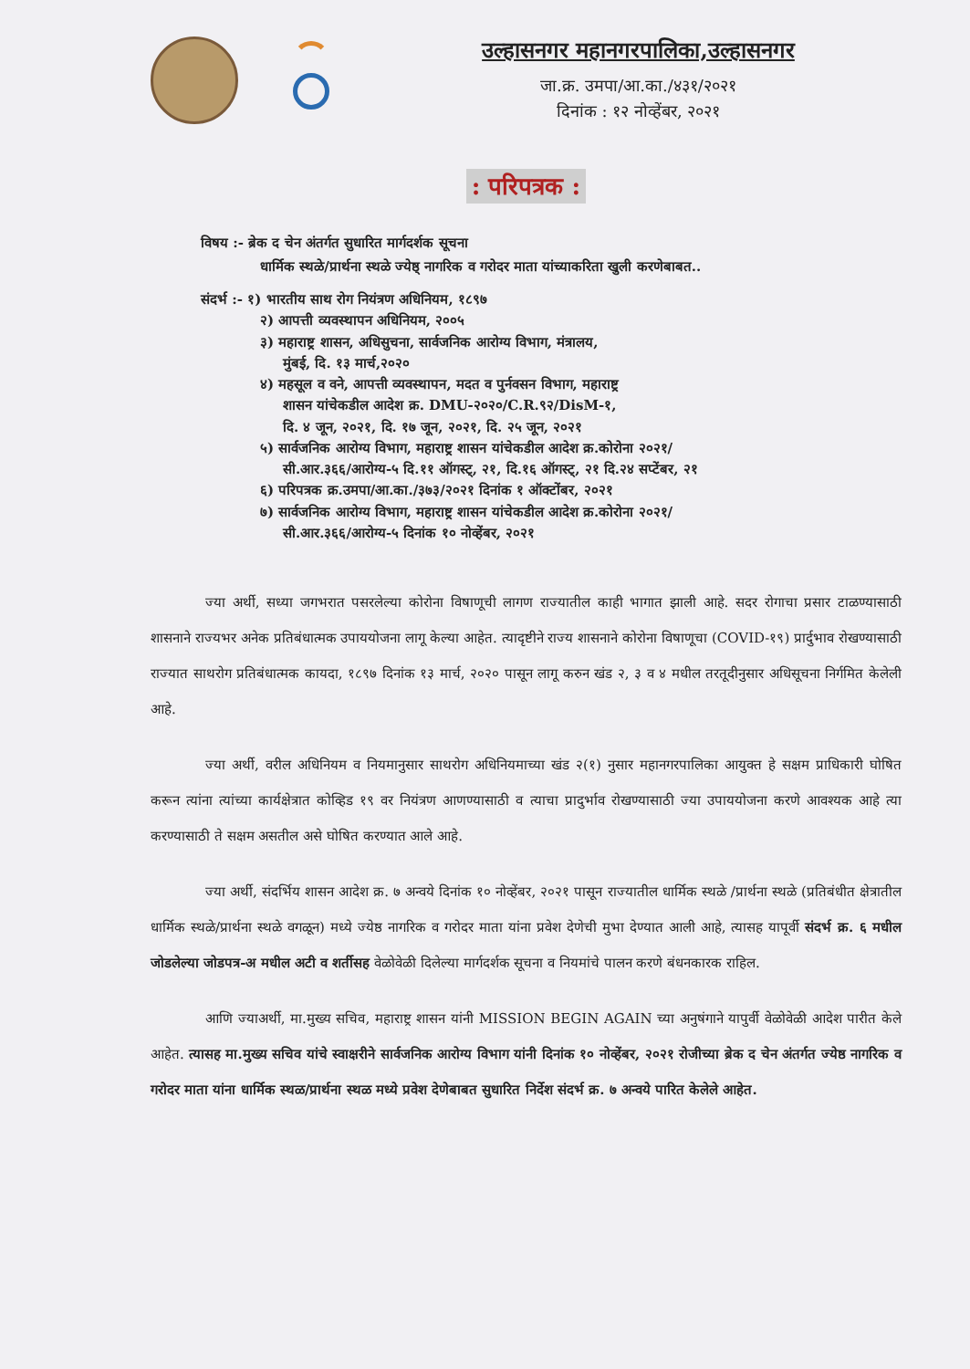उल्हासनगर महानगरपालिका,उल्हासनगर
जा.क्र. उमपा/आ.का./४३१/२०२१
दिनांक : १२ नोव्हेंबर, २०२१
: परिपत्रक :
विषय :- ब्रेक द चेन अंतर्गत सुधारित मार्गदर्शक सूचना
धार्मिक स्थळे/प्रार्थना स्थळे ज्येष्ठ् नागरिक व गरोदर माता यांच्याकरिता खुली करणेबाबत..
संदर्भ :- १) भारतीय साथ रोग नियंत्रण अधिनियम, १८९७
२) आपत्ती व्यवस्थापन अधिनियम, २००५
३) महाराष्ट्र शासन, अधिसुचना, सार्वजनिक आरोग्य विभाग, मंत्रालय,
मुंबई, दि. १३ मार्च,२०२०
४) महसूल व वने, आपत्ती व्यवस्थापन, मदत व पुर्नवसन विभाग, महाराष्ट्र
शासन यांचेकडील आदेश क्र. DMU-२०२०/C.R.९२/DisM-१,
दि. ४ जून, २०२१, दि. १७ जून, २०२१, दि. २५ जून, २०२१
५) सार्वजनिक आरोग्य विभाग, महाराष्ट्र शासन यांचेकडील आदेश क्र.कोरोना २०२१/
सी.आर.३६६/आरोग्य-५ दि.११ ऑगस्ट्, २१, दि.१६ ऑगस्ट्, २१ दि.२४ सप्टेंबर, २१
६) परिपत्रक क्र.उमपा/आ.का./३७३/२०२१ दिनांक १ ऑक्टोंबर, २०२१
७) सार्वजनिक आरोग्य विभाग, महाराष्ट्र शासन यांचेकडील आदेश क्र.कोरोना २०२१/
सी.आर.३६६/आरोग्य-५ दिनांक १० नोव्हेंबर, २०२१
ज्या अर्थी, सध्या जगभरात पसरलेल्या कोरोना विषाणूची लागण राज्यातील काही भागात झाली आहे. सदर रोगाचा प्रसार टाळण्यासाठी शासनाने राज्यभर अनेक प्रतिबंधात्मक उपाययोजना लागू केल्या आहेत. त्यादृष्टीने राज्य शासनाने कोरोना विषाणूचा (COVID-१९) प्रार्दुभाव रोखण्यासाठी राज्यात साथरोग प्रतिबंधात्मक कायदा, १८९७ दिनांक १३ मार्च, २०२० पासून लागू करुन खंड २, ३ व ४ मधील तरतूदीनुसार अधिसूचना निर्गमित केलेली आहे.
ज्या अर्थी, वरील अधिनियम व नियमानुसार साथरोग अधिनियमाच्या खंड २(१) नुसार महानगरपालिका आयुक्त हे सक्षम प्राधिकारी घोषित करून त्यांना त्यांच्या कार्यक्षेत्रात कोव्हिड १९ वर नियंत्रण आणण्यासाठी व त्याचा प्रादुर्भाव रोखण्यासाठी ज्या उपाययोजना करणे आवश्यक आहे त्या करण्यासाठी ते सक्षम असतील असे घोषित करण्यात आले आहे.
ज्या अर्थी, संदर्भिय शासन आदेश क्र. ७ अन्वये दिनांक १० नोव्हेंबर, २०२१ पासून राज्यातील धार्मिक स्थळे /प्रार्थना स्थळे (प्रतिबंधीत क्षेत्रातील धार्मिक स्थळे/प्रार्थना स्थळे वगळून) मध्ये ज्येष्ठ नागरिक व गरोदर माता यांना प्रवेश देणेची मुभा देण्यात आली आहे, त्यासह यापूर्वी संदर्भ क्र. ६ मधील जोडलेल्या जोडपत्र-अ मधील अटी व शर्तीसह वेळोवेळी दिलेल्या मार्गदर्शक सूचना व नियमांचे पालन करणे बंधनकारक राहिल.
आणि ज्याअर्थी, मा.मुख्य सचिव, महाराष्ट्र शासन यांनी MISSION BEGIN AGAIN च्या अनुषंगाने यापुर्वी वेळोवेळी आदेश पारीत केले आहेत. त्यासह मा.मुख्य सचिव यांचे स्वाक्षरीने सार्वजनिक आरोग्य विभाग यांनी दिनांक १० नोव्हेंबर, २०२१ रोजीच्या ब्रेक द चेन अंतर्गत ज्येष्ठ नागरिक व गरोदर माता यांना धार्मिक स्थळ/प्रार्थना स्थळ मध्ये प्रवेश देणेबाबत सुधारित निर्देश संदर्भ क्र. ७ अन्वये पारित केलेले आहेत.